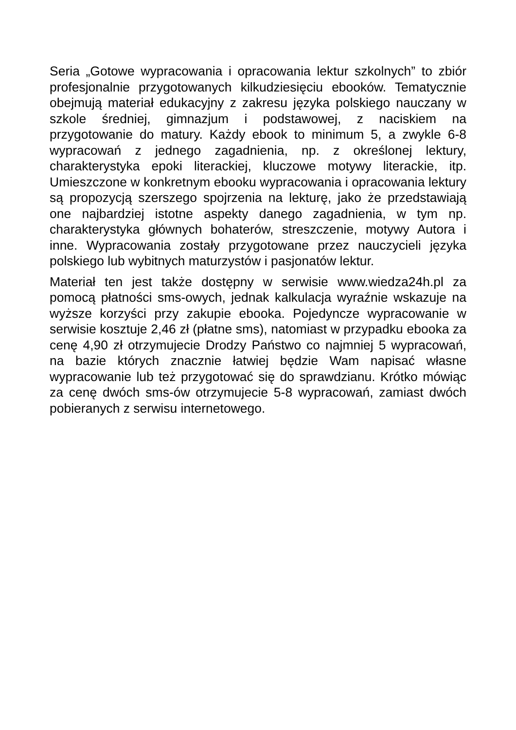Seria „Gotowe wypracowania i opracowania lektur szkolnych” to zbiór profesjonalnie przygotowanych kilkudziesięciu ebooków. Tematycznie obejmują materiał edukacyjny z zakresu języka polskiego nauczany w szkole średniej, gimnazjum i podstawowej, z naciskiem na przygotowanie do matury. Każdy ebook to minimum 5, a zwykle 6-8 wypracowań z jednego zagadnienia, np. z określonej lektury, charakterystyka epoki literackiej, kluczowe motywy literackie, itp. Umieszczone w konkretnym ebooku wypracowania i opracowania lektury są propozycją szerszego spojrzenia na lekturę, jako że przedstawiają one najbardziej istotne aspekty danego zagadnienia, w tym np. charakterystyka głównych bohaterów, streszczenie, motywy Autora i inne. Wypracowania zostały przygotowane przez nauczycieli języka polskiego lub wybitnych maturzystów i pasjonatów lektur.
Materiał ten jest także dostępny w serwisie www.wiedza24h.pl za pomocą płatności sms-owych, jednak kalkulacja wyraźnie wskazuje na wyższe korzyści przy zakupie ebooka. Pojedyncze wypracowanie w serwisie kosztuje 2,46 zł (płatne sms), natomiast w przypadku ebooka za cenę 4,90 zł otrzymujecie Drodzy Państwo co najmniej 5 wypracowań, na bazie których znacznie łatwiej będzie Wam napisać własne wypracowanie lub też przygotować się do sprawdzianu. Krótko mówiąc za cenę dwóch sms-ów otrzymujecie 5-8 wypracowań, zamiast dwóch pobieranych z serwisu internetowego.